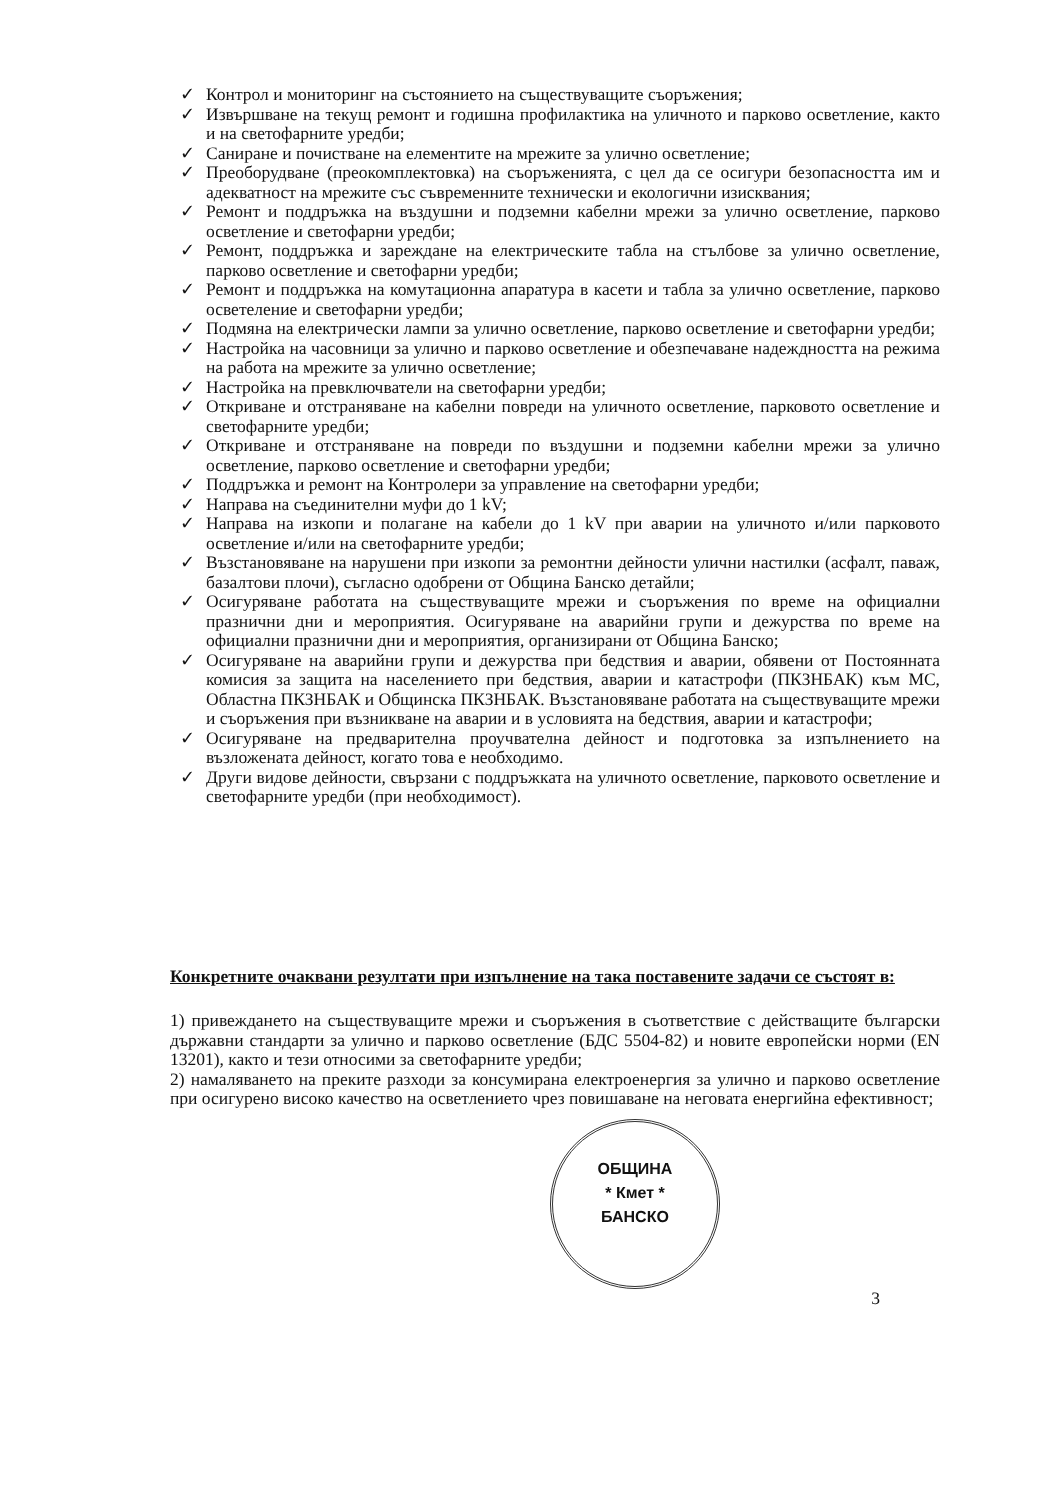✓ Контрол и мониторинг на състоянието на съществуващите съоръжения;
✓ Извършване на текущ ремонт и годишна профилактика на уличното и парково осветление, както и на светофарните уредби;
✓ Саниране и почистване на елементите на мрежите за улично осветление;
✓ Преоборудване (преокомплектовка) на съоръженията, с цел да се осигури безопасността им и адекватност на мрежите със съвременните технически и екологични изисквания;
✓ Ремонт и поддръжка на въздушни и подземни кабелни мрежи за улично осветление, парково осветление и светофарни уредби;
✓ Ремонт, поддръжка и зареждане на електрическите табла на стълбове за улично осветление, парково осветление и светофарни уредби;
✓ Ремонт и поддръжка на комутационна апаратура в касети и табла за улично осветление, парково осветеление и светофарни уредби;
✓ Подмяна на електрически лампи за улично осветление, парково осветление и светофарни уредби;
✓ Настройка на часовници за улично и парково осветление и обезпечаване надеждността на режима на работа на мрежите за улично осветление;
✓ Настройка на превключватели на светофарни уредби;
✓ Откриване и отстраняване на кабелни повреди на уличното осветление, парковото осветление и светофарните уредби;
✓ Откриване и отстраняване на повреди по въздушни и подземни кабелни мрежи за улично осветление, парково осветление и светофарни уредби;
✓ Поддръжка и ремонт на Контролери за управление на светофарни уредби;
✓ Направа на съединителни муфи до 1 kV;
✓ Направа на изкопи и полагане на кабели до 1 kV при аварии на уличното и/или парковото осветление и/или на светофарните уредби;
✓ Възстановяване на нарушени при изкопи за ремонтни дейности улични настилки (асфалт, паваж, базалтови плочи), съгласно одобрени от Община Банско детайли;
✓ Осигуряване работата на съществуващите мрежи и съоръжения по време на официални празнични дни и мероприятия. Осигуряване на аварийни групи и дежурства по време на официални празнични дни и мероприятия, организирани от Община Банско;
✓ Осигуряване на аварийни групи и дежурства при бедствия и аварии, обявени от Постоянната комисия за защита на населението при бедствия, аварии и катастрофи (ПКЗНБАК) към МС, Областна ПКЗНБАК и Общинска ПКЗНБАК. Възстановяване работата на съществуващите мрежи и съоръжения при възникване на аварии и в условията на бедствия, аварии и катастрофи;
✓ Осигуряване на предварителна проучвателна дейност и подготовка за изпълнението на възложената дейност, когато това е необходимо.
✓ Други видове дейности, свързани с поддръжката на уличното осветление, парковото осветление и светофарните уредби (при необходимост).
Конкретните очаквани резултати при изпълнение на така поставените задачи се състоят в:
1) привеждането на съществуващите мрежи и съоръжения в съответствие с действащите български държавни стандарти за улично и парково осветление (БДС 5504-82) и новите европейски норми (EN 13201), както и тези относими за светофарните уредби;
2) намаляването на преките разходи за консумирана електроенергия за улично и парково осветление при осигурено високо качество на осветлението чрез повишаване на неговата енергийна ефективност;
ОБЩИНА
* Кмет *
БАНСКО
3